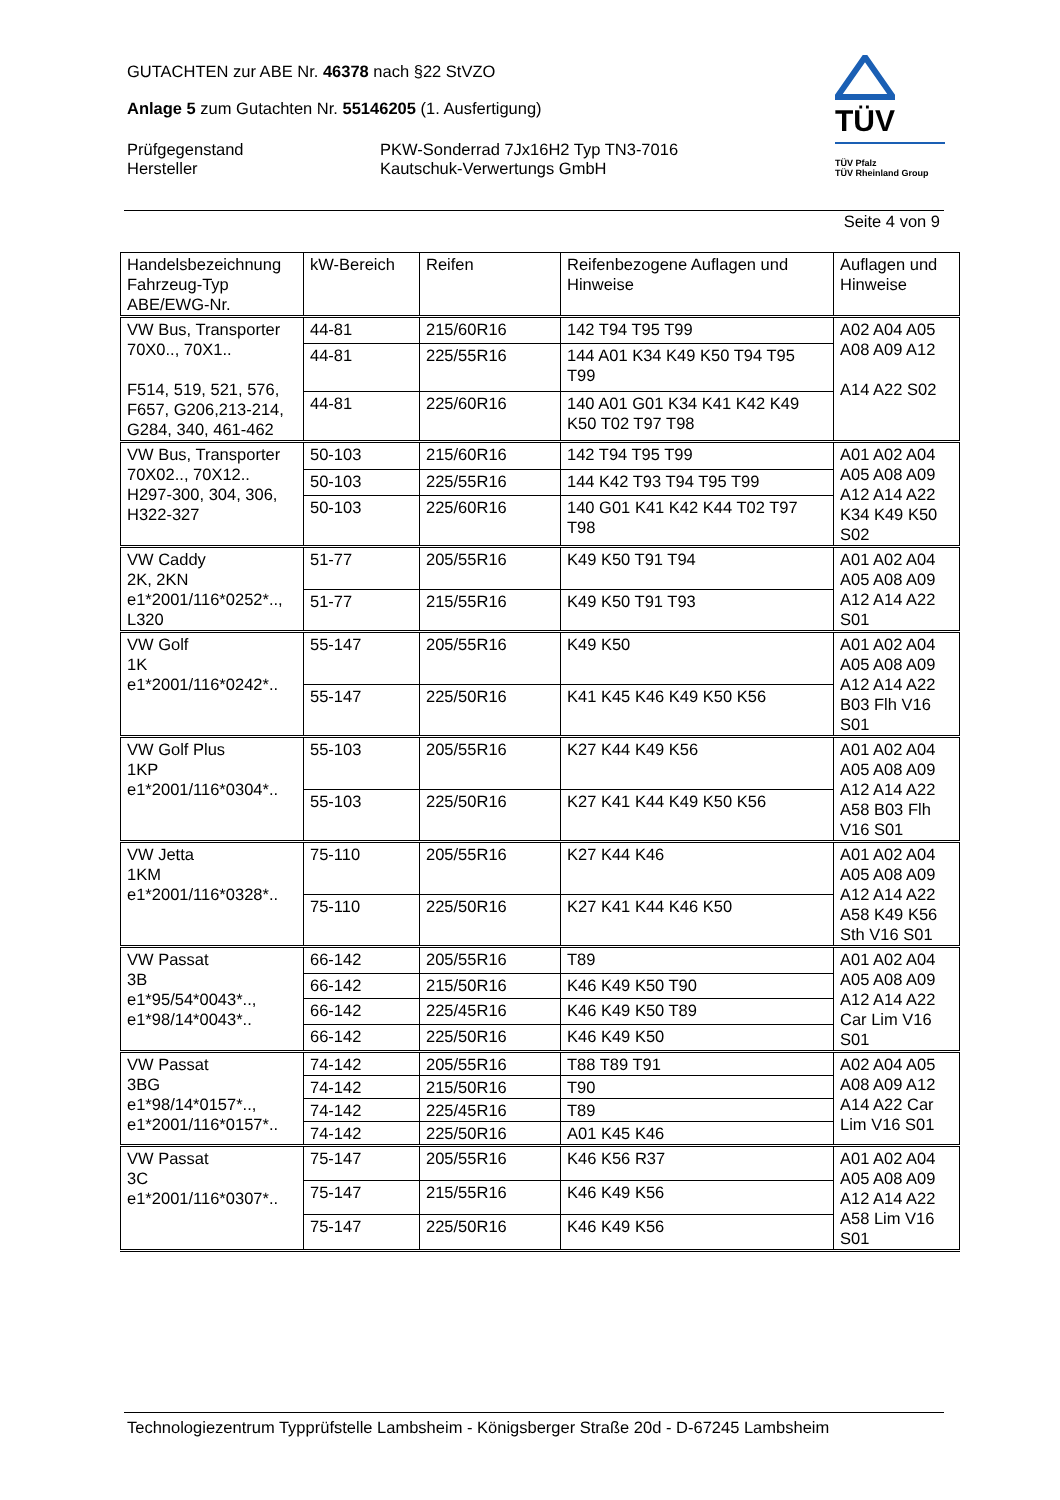GUTACHTEN zur ABE Nr. 46378 nach §22 StVZO
Anlage 5 zum Gutachten Nr. 55146205 (1. Ausfertigung)
Prüfgegenstand PKW-Sonderrad 7Jx16H2 Typ TN3-7016
Hersteller Kautschuk-Verwertungs GmbH
TÜV
TÜV Pfalz
TÜV Rheinland Group
Seite 4 von 9
| Handelsbezeichnung Fahrzeug-Typ ABE/EWG-Nr. | kW-Bereich | Reifen | Reifenbezogene Auflagen und Hinweise | Auflagen und Hinweise |
| --- | --- | --- | --- | --- |
| VW Bus, Transporter 70X0.., 70X1.. F514, 519, 521, 576, F657, G206,213-214, G284, 340, 461-462 | 44-81 | 215/60R16 | 142 T94 T95 T99 | A02 A04 A05 A08 A09 A12 A14 A22 S02 |
| | 44-81 | 225/55R16 | 144 A01 K34 K49 K50 T94 T95 T99 | |
| | 44-81 | 225/60R16 | 140 A01 G01 K34 K41 K42 K49 K50 T02 T97 T98 | |
| VW Bus, Transporter 70X02.., 70X12.. H297-300, 304, 306, H322-327 | 50-103 | 215/60R16 | 142 T94 T95 T99 | A01 A02 A04 A05 A08 A09 A12 A14 A22 K34 K49 K50 S02 |
| | 50-103 | 225/55R16 | 144 K42 T93 T94 T95 T99 | |
| | 50-103 | 225/60R16 | 140 G01 K41 K42 K44 T02 T97 T98 | |
| VW Caddy 2K, 2KN e1*2001/116*0252*.., L320 | 51-77 | 205/55R16 | K49 K50 T91 T94 | A01 A02 A04 A05 A08 A09 A12 A14 A22 S01 |
| | 51-77 | 215/55R16 | K49 K50 T91 T93 | |
| VW Golf 1K e1*2001/116*0242*.. | 55-147 | 205/55R16 | K49 K50 | A01 A02 A04 A05 A08 A09 A12 A14 A22 B03 Flh V16 S01 |
| | 55-147 | 225/50R16 | K41 K45 K46 K49 K50 K56 | |
| VW Golf Plus 1KP e1*2001/116*0304*.. | 55-103 | 205/55R16 | K27 K44 K49 K56 | A01 A02 A04 A05 A08 A09 A12 A14 A22 A58 B03 Flh V16 S01 |
| | 55-103 | 225/50R16 | K27 K41 K44 K49 K50 K56 | |
| VW Jetta 1KM e1*2001/116*0328*.. | 75-110 | 205/55R16 | K27 K44 K46 | A01 A02 A04 A05 A08 A09 A12 A14 A22 A58 K49 K56 Sth V16 S01 |
| | 75-110 | 225/50R16 | K27 K41 K44 K46 K50 | |
| VW Passat 3B e1*95/54*0043*.., e1*98/14*0043*.. | 66-142 | 205/55R16 | T89 | A01 A02 A04 A05 A08 A09 A12 A14 A22 Car Lim V16 S01 |
| | 66-142 | 215/50R16 | K46 K49 K50 T90 | |
| | 66-142 | 225/45R16 | K46 K49 K50 T89 | |
| | 66-142 | 225/50R16 | K46 K49 K50 | |
| VW Passat 3BG e1*98/14*0157*.., e1*2001/116*0157*.. | 74-142 | 205/55R16 | T88 T89 T91 | A02 A04 A05 A08 A09 A12 A14 A22 Car Lim V16 S01 |
| | 74-142 | 215/50R16 | T90 | |
| | 74-142 | 225/45R16 | T89 | |
| | 74-142 | 225/50R16 | A01 K45 K46 | |
| VW Passat 3C e1*2001/116*0307*.. | 75-147 | 205/55R16 | K46 K56 R37 | A01 A02 A04 A05 A08 A09 A12 A14 A22 A58 Lim V16 S01 |
| | 75-147 | 215/55R16 | K46 K49 K56 | |
| | 75-147 | 225/50R16 | K46 K49 K56 | |
Technologiezentrum Typprüfstelle Lambsheim - Königsberger Straße 20d - D-67245 Lambsheim